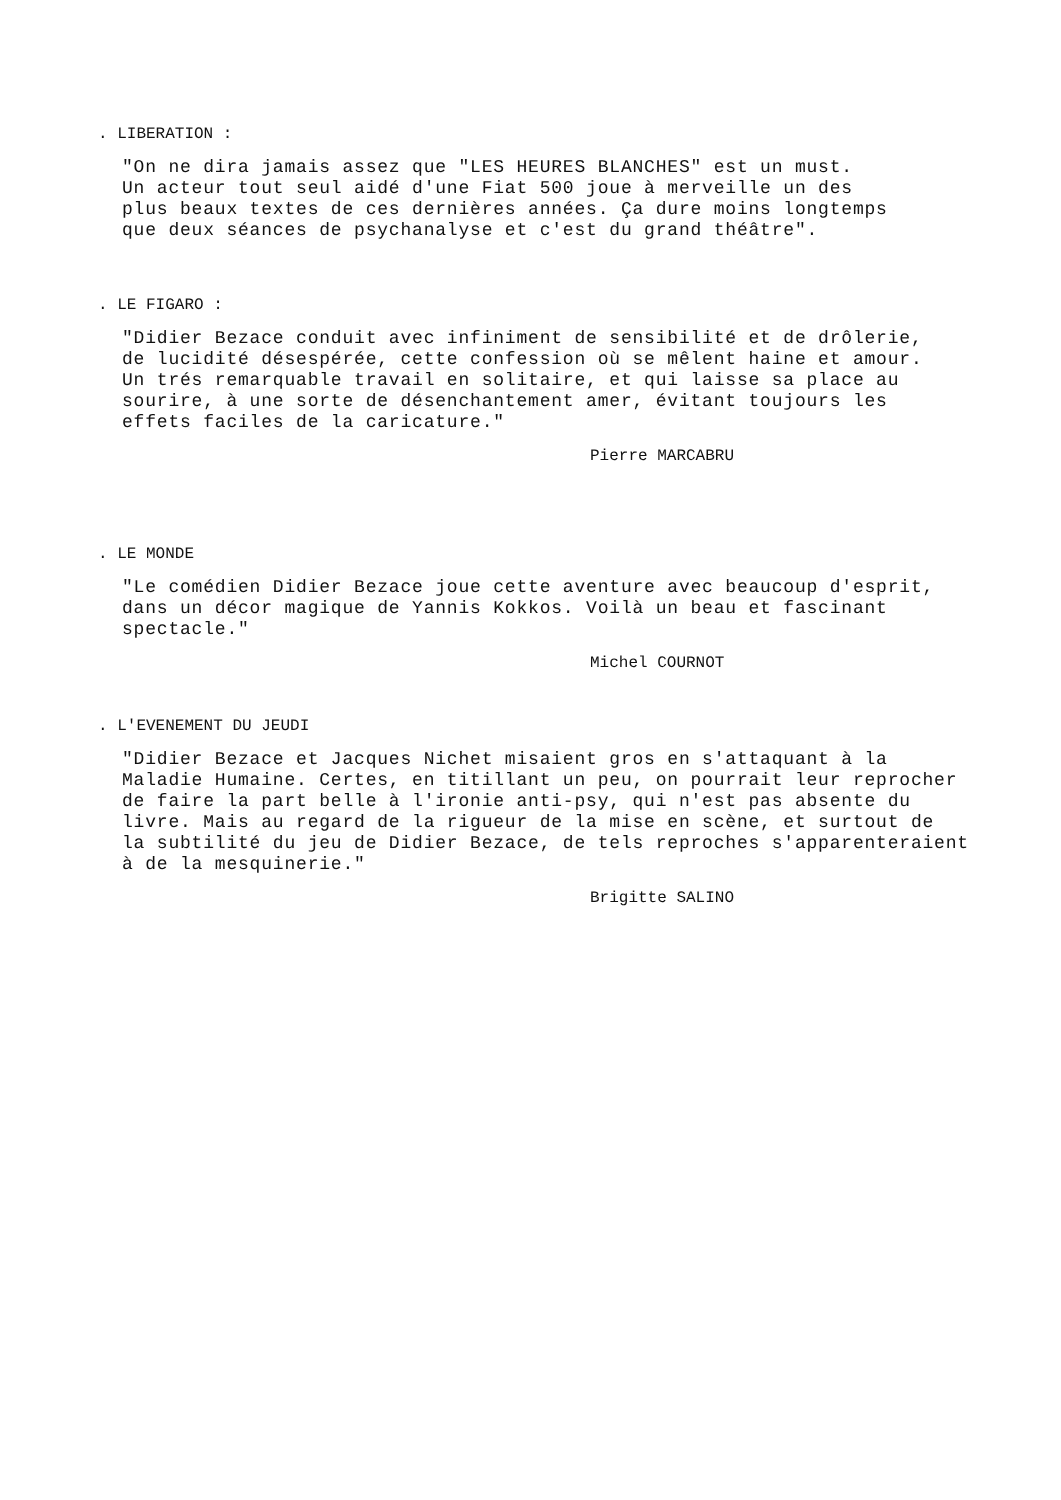. LIBERATION :
"On ne dira jamais assez que "LES HEURES BLANCHES" est un must.
Un acteur tout seul aidé d'une Fiat 500 joue à merveille un des
plus beaux textes de ces dernières années. Ça dure moins longtemps
que deux séances de psychanalyse et c'est du grand théâtre".
. LE FIGARO :
"Didier Bezace conduit avec infiniment de sensibilité et de drôlerie,
de lucidité désespérée, cette confession où se mêlent haine et amour.
Un trés remarquable travail en solitaire, et qui laisse sa place au
sourire, à une sorte de désenchantement amer, évitant toujours les
effets faciles de la caricature."
Pierre MARCABRU
. LE MONDE
"Le comédien Didier Bezace joue cette aventure avec beaucoup d'esprit,
dans un décor magique de Yannis Kokkos. Voilà un beau et fascinant
spectacle."
Michel COURNOT
. L'EVENEMENT DU JEUDI
"Didier Bezace et Jacques Nichet misaient gros en s'attaquant à la
Maladie Humaine. Certes, en titillant un peu, on pourrait leur reprocher
de faire la part belle à l'ironie anti-psy, qui n'est pas absente du
livre. Mais au regard de la rigueur de la mise en scène, et surtout de
la subtilité du jeu de Didier Bezace, de tels reproches s'apparenteraient
à de la mesquinerie."
Brigitte SALINO